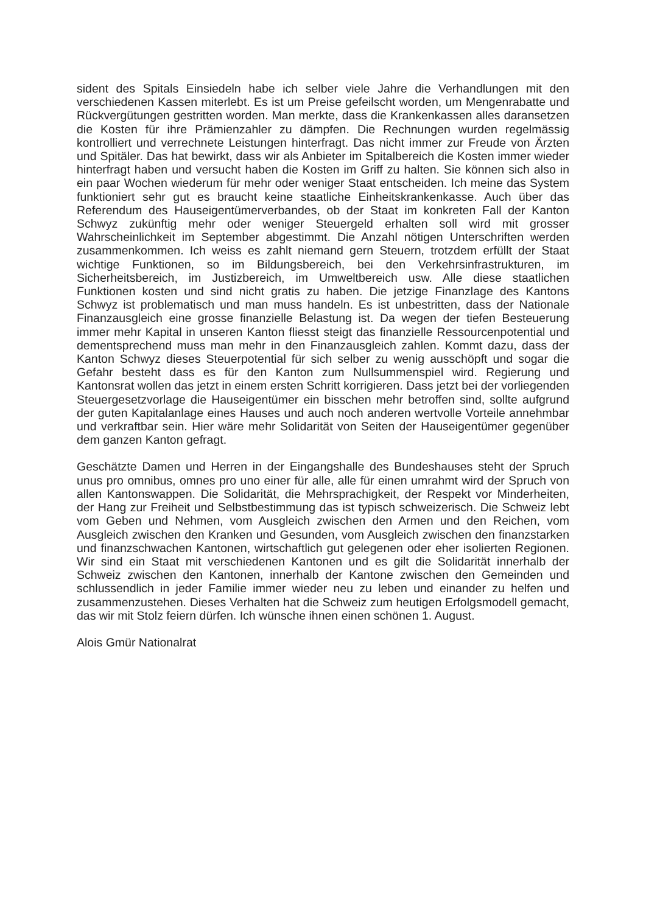sident des Spitals Einsiedeln habe ich selber viele Jahre die Verhandlungen mit den verschiedenen Kassen miterlebt. Es ist um Preise gefeilscht worden, um Mengenrabatte und Rückvergütungen gestritten worden. Man merkte, dass die Krankenkassen alles daransetzen die Kosten für ihre Prämienzahler zu dämpfen. Die Rechnungen wurden regelmässig kontrolliert und verrechnete Leistungen hinterfragt. Das nicht immer zur Freude von Ärzten und Spitäler. Das hat bewirkt, dass wir als Anbieter im Spitalbereich die Kosten immer wieder hinterfragt haben und versucht haben die Kosten im Griff zu halten. Sie können sich also in ein paar Wochen wiederum für mehr oder weniger Staat entscheiden. Ich meine das System funktioniert sehr gut es braucht keine staatliche Einheitskrankenkasse. Auch über das Referendum des Hauseigentümerverbandes, ob der Staat im konkreten Fall der Kanton Schwyz zukünftig mehr oder weniger Steuergeld erhalten soll wird mit grosser Wahrscheinlichkeit im September abgestimmt. Die Anzahl nötigen Unterschriften werden zusammenkommen. Ich weiss es zahlt niemand gern Steuern, trotzdem erfüllt der Staat wichtige Funktionen, so im Bildungsbereich, bei den Verkehrsinfrastrukturen, im Sicherheitsbereich, im Justizbereich, im Umweltbereich usw. Alle diese staatlichen Funktionen kosten und sind nicht gratis zu haben. Die jetzige Finanzlage des Kantons Schwyz ist problematisch und man muss handeln. Es ist unbestritten, dass der Nationale Finanzausgleich eine grosse finanzielle Belastung ist. Da wegen der tiefen Besteuerung immer mehr Kapital in unseren Kanton fliesst steigt das finanzielle Ressourcenpotential und dementsprechend muss man mehr in den Finanzausgleich zahlen. Kommt dazu, dass der Kanton Schwyz dieses Steuerpotential für sich selber zu wenig ausschöpft und sogar die Gefahr besteht dass es für den Kanton zum Nullsummenspiel wird. Regierung und Kantonsrat wollen das jetzt in einem ersten Schritt korrigieren. Dass jetzt bei der vorliegenden Steuergesetzvorlage die Hauseigentümer ein bisschen mehr betroffen sind, sollte aufgrund der guten Kapitalanlage eines Hauses und auch noch anderen wertvolle Vorteile annehmbar und verkraftbar sein. Hier wäre mehr Solidarität von Seiten der Hauseigentümer gegenüber dem ganzen Kanton gefragt.
Geschätzte Damen und Herren in der Eingangshalle des Bundeshauses steht der Spruch unus pro omnibus, omnes pro uno einer für alle, alle für einen umrahmt wird der Spruch von allen Kantonswappen. Die Solidarität, die Mehrsprachigkeit, der Respekt vor Minderheiten, der Hang zur Freiheit und Selbstbestimmung das ist typisch schweizerisch. Die Schweiz lebt vom Geben und Nehmen, vom Ausgleich zwischen den Armen und den Reichen, vom Ausgleich zwischen den Kranken und Gesunden, vom Ausgleich zwischen den finanzstarken und finanzschwachen Kantonen, wirtschaftlich gut gelegenen oder eher isolierten Regionen. Wir sind ein Staat mit verschiedenen Kantonen und es gilt die Solidarität innerhalb der Schweiz zwischen den Kantonen, innerhalb der Kantone zwischen den Gemeinden und schlussendlich in jeder Familie immer wieder neu zu leben und einander zu helfen und zusammenzustehen. Dieses Verhalten hat die Schweiz zum heutigen Erfolgsmodell gemacht, das wir mit Stolz feiern dürfen. Ich wünsche ihnen einen schönen 1. August.
Alois Gmür Nationalrat